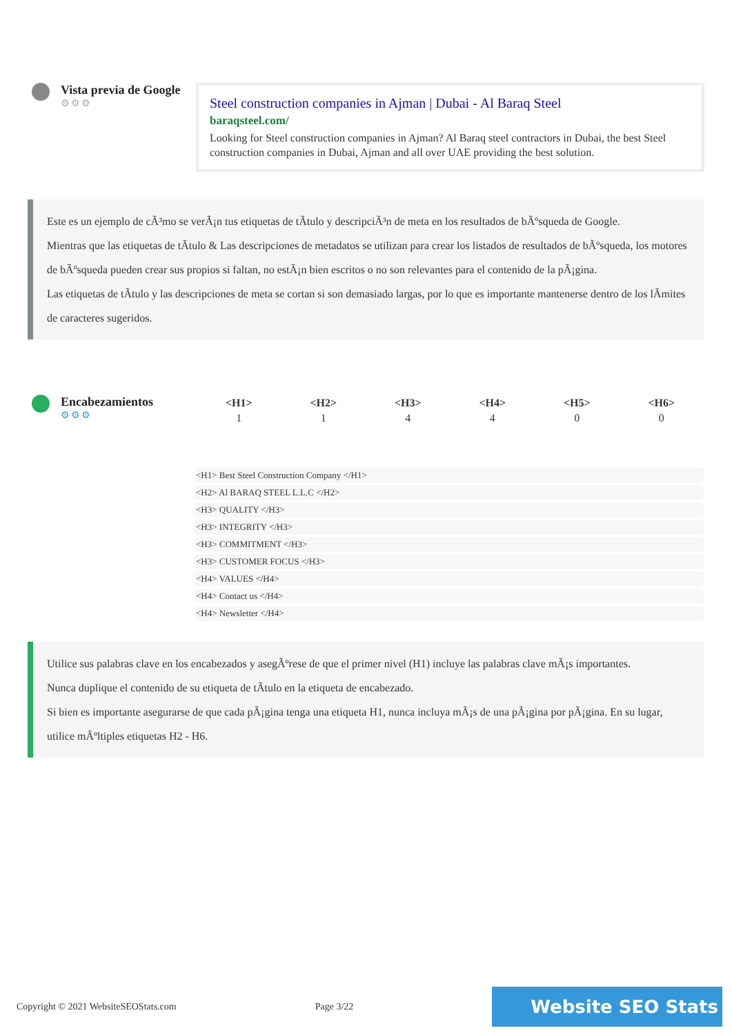Vista previa de Google
⚙⚙⚙
Steel construction companies in Ajman | Dubai - Al Baraq Steel
baraqsteel.com/
Looking for Steel construction companies in Ajman? Al Baraq steel contractors in Dubai, the best Steel construction companies in Dubai, Ajman and all over UAE providing the best solution.
Este es un ejemplo de cÃ³mo se verÃ¡n tus etiquetas de tÃtulo y descripciÃ³n de meta en los resultados de bÃºsqueda de Google.
Mientras que las etiquetas de tÃtulo & Las descripciones de metadatos se utilizan para crear los listados de resultados de bÃºsqueda, los motores de bÃºsqueda pueden crear sus propios si faltan, no estÃ¡n bien escritos o no son relevantes para el contenido de la pÃ¡gina.
Las etiquetas de tÃtulo y las descripciones de meta se cortan si son demasiado largas, por lo que es importante mantenerse dentro de los lÃmites de caracteres sugeridos.
Encabezamientos
⚙⚙⚙
| <H1> | <H2> | <H3> | <H4> | <H5> | <H6> |
| --- | --- | --- | --- | --- | --- |
| 1 | 1 | 4 | 4 | 0 | 0 |
<H1> Best Steel Construction Company </H1>
<H2> Al BARAQ STEEL L.L.C </H2>
<H3> QUALITY </H3>
<H3> INTEGRITY </H3>
<H3> COMMITMENT </H3>
<H3> CUSTOMER FOCUS </H3>
<H4> VALUES </H4>
<H4> Contact us </H4>
<H4> Newsletter </H4>
Utilice sus palabras clave en los encabezados y asegÃºrese de que el primer nivel (H1) incluye las palabras clave mÃ¡s importantes.
Nunca duplique el contenido de su etiqueta de tÃtulo en la etiqueta de encabezado.
Si bien es importante asegurarse de que cada pÃ¡gina tenga una etiqueta H1, nunca incluya mÃ¡s de una pÃ¡gina por pÃ¡gina. En su lugar, utilice mÃºltiples etiquetas H2 - H6.
Copyright © 2021 WebsiteSEOStats.com Page 3/22 Website SEO Stats